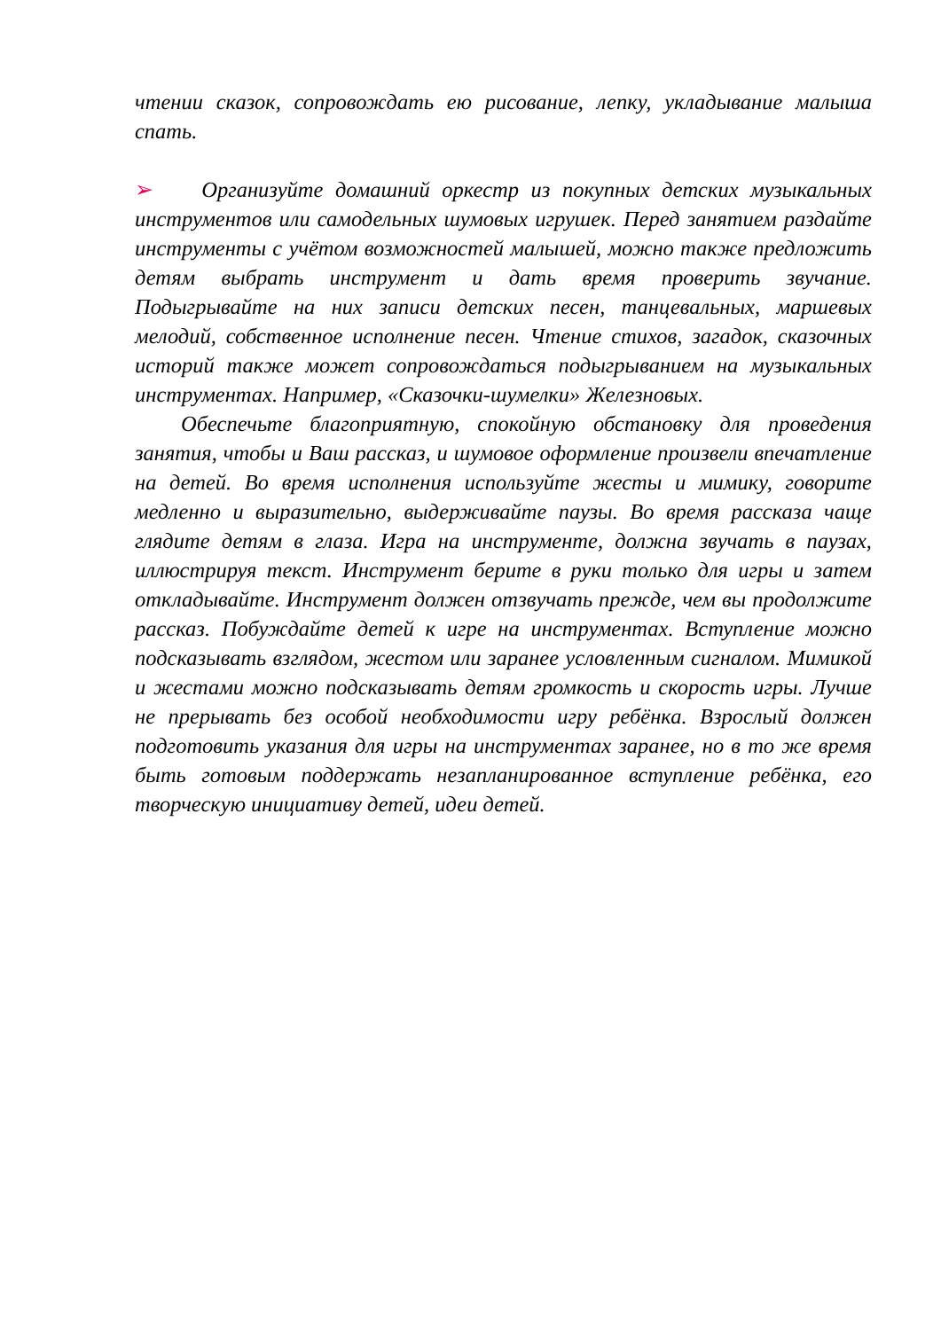чтении сказок, сопровождать ею рисование, лепку, укладывание малыша спать.
➢ Организуйте домашний оркестр из покупных детских музыкальных инструментов или самодельных шумовых игрушек. Перед занятием раздайте инструменты с учётом возможностей малышей, можно также предложить детям выбрать инструмент и дать время проверить звучание. Подыгрывайте на них записи детских песен, танцевальных, маршевых мелодий, собственное исполнение песен. Чтение стихов, загадок, сказочных историй также может сопровождаться подыгрыванием на музыкальных инструментах. Например, «Сказочки-шумелки» Железновых.
Обеспечьте благоприятную, спокойную обстановку для проведения занятия, чтобы и Ваш рассказ, и шумовое оформление произвели впечатление на детей. Во время исполнения используйте жесты и мимику, говорите медленно и выразительно, выдерживайте паузы. Во время рассказа чаще глядите детям в глаза. Игра на инструменте, должна звучать в паузах, иллюстрируя текст. Инструмент берите в руки только для игры и затем откладывайте. Инструмент должен отзвучать прежде, чем вы продолжите рассказ. Побуждайте детей к игре на инструментах. Вступление можно подсказывать взглядом, жестом или заранее условленным сигналом. Мимикой и жестами можно подсказывать детям громкость и скорость игры. Лучше не прерывать без особой необходимости игру ребёнка. Взрослый должен подготовить указания для игры на инструментах заранее, но в то же время быть готовым поддержать незапланированное вступление ребёнка, его творческую инициативу детей, идеи детей.